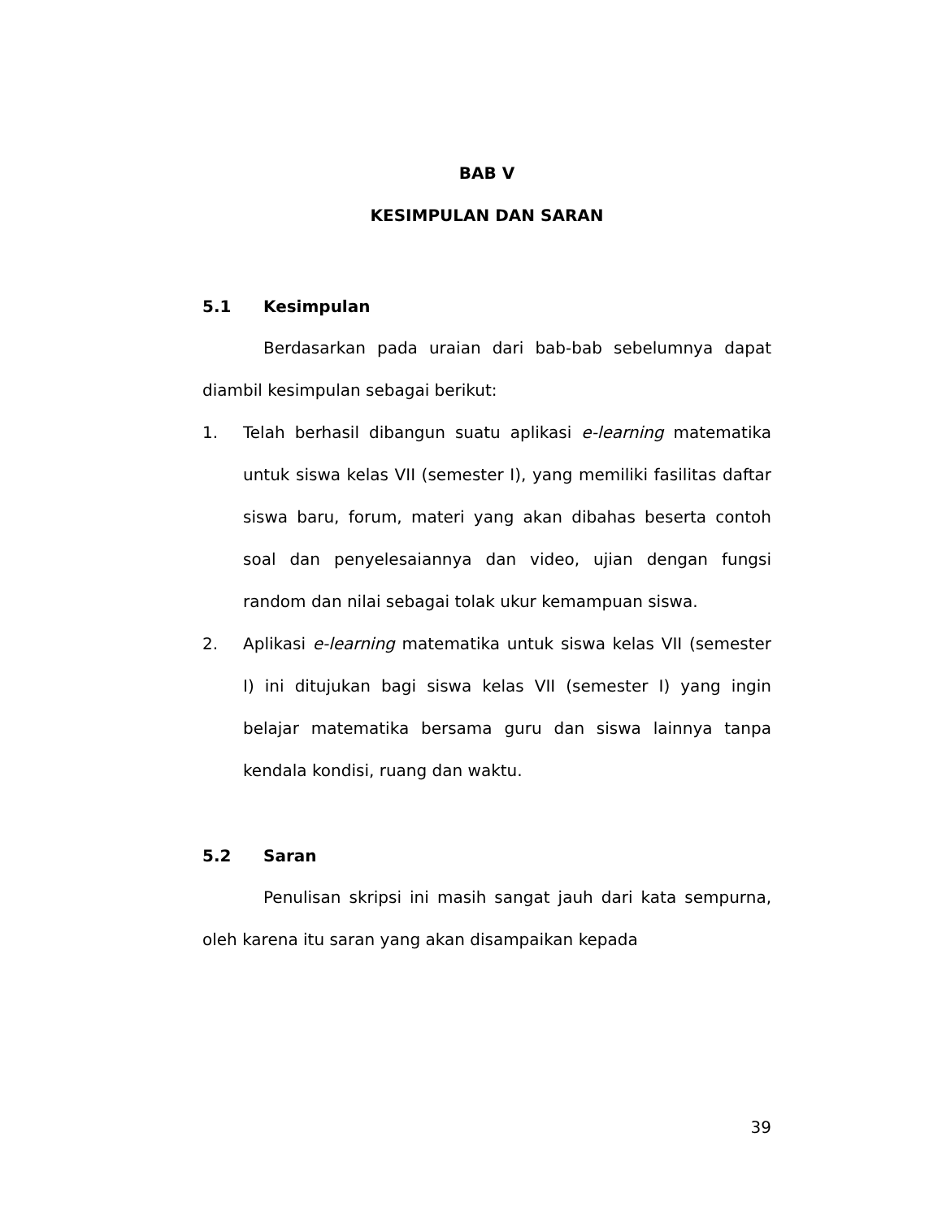BAB V
KESIMPULAN DAN SARAN
5.1 Kesimpulan
Berdasarkan pada uraian dari bab-bab sebelumnya dapat diambil kesimpulan sebagai berikut:
1. Telah berhasil dibangun suatu aplikasi e-learning matematika untuk siswa kelas VII (semester I), yang memiliki fasilitas daftar siswa baru, forum, materi yang akan dibahas beserta contoh soal dan penyelesaiannya dan video, ujian dengan fungsi random dan nilai sebagai tolak ukur kemampuan siswa.
2. Aplikasi e-learning matematika untuk siswa kelas VII (semester I) ini ditujukan bagi siswa kelas VII (semester I) yang ingin belajar matematika bersama guru dan siswa lainnya tanpa kendala kondisi, ruang dan waktu.
5.2 Saran
Penulisan skripsi ini masih sangat jauh dari kata sempurna, oleh karena itu saran yang akan disampaikan kepada
39